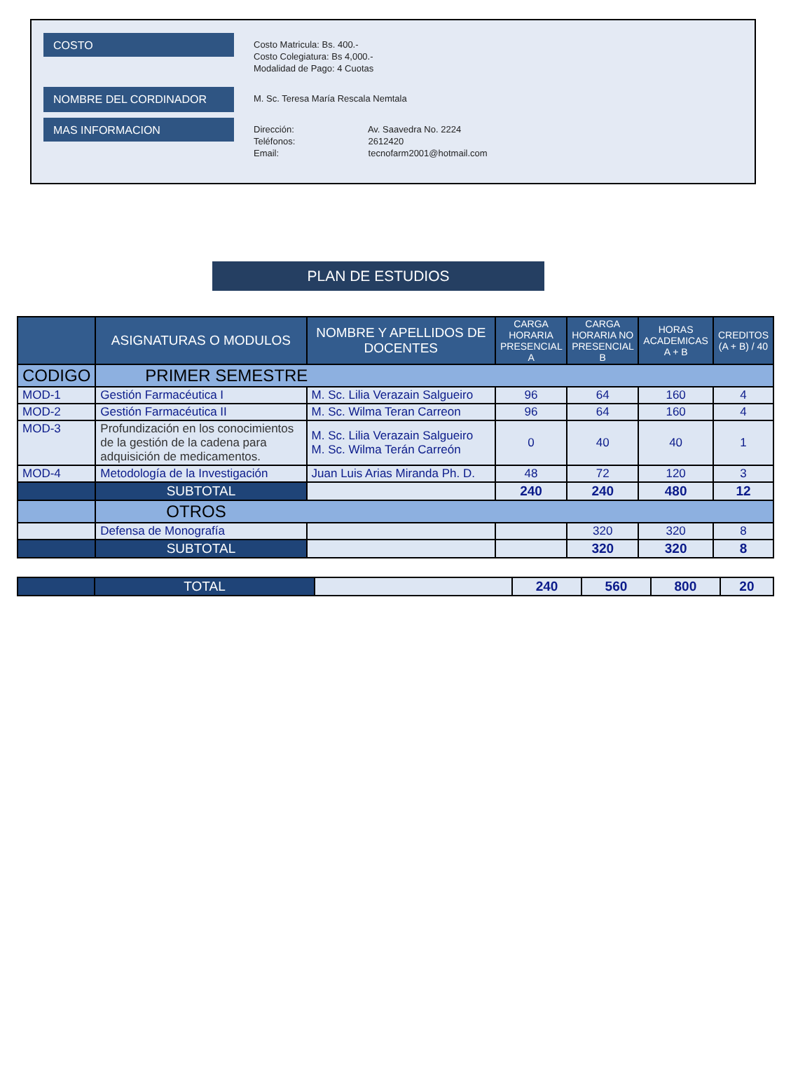COSTO
Costo Matricula: Bs. 400.-
Costo Colegiatura: Bs 4,000.-
Modalidad de Pago: 4 Cuotas
NOMBRE DEL CORDINADOR
M. Sc. Teresa María Rescala Nemtala
MAS INFORMACION
Dirección: Av. Saavedra No. 2224
Teléfonos: 2612420
Email: tecnofarm2001@hotmail.com
PLAN DE ESTUDIOS
| | ASIGNATURAS O MODULOS | NOMBRE Y APELLIDOS DE DOCENTES | CARGA HORARIA PRESENCIAL A | CARGA HORARIA NO PRESENCIAL B | HORAS ACADEMICAS A + B | CREDITOS (A + B) / 40 |
| --- | --- | --- | --- | --- | --- | --- |
| CODIGO | PRIMER SEMESTRE | | | | | |
| MOD-1 | Gestión Farmacéutica I | M. Sc. Lilia Verazain Salgueiro | 96 | 64 | 160 | 4 |
| MOD-2 | Gestión Farmacéutica II | M. Sc. Wilma Teran Carreon | 96 | 64 | 160 | 4 |
| MOD-3 | Profundización en los conocimientos de la gestión de la cadena para adquisición de medicamentos. | M. Sc. Lilia Verazain Salgueiro M. Sc. Wilma Terán Carreón | 0 | 40 | 40 | 1 |
| MOD-4 | Metodología de la Investigación | Juan Luis Arias Miranda Ph. D. | 48 | 72 | 120 | 3 |
| | SUBTOTAL | | 240 | 240 | 480 | 12 |
| | OTROS | | | | | |
| | Defensa de Monografía | | | 320 | 320 | 8 |
| | SUBTOTAL | | | 320 | 320 | 8 |
| | TOTAL | | 240 | 560 | 800 | 20 |